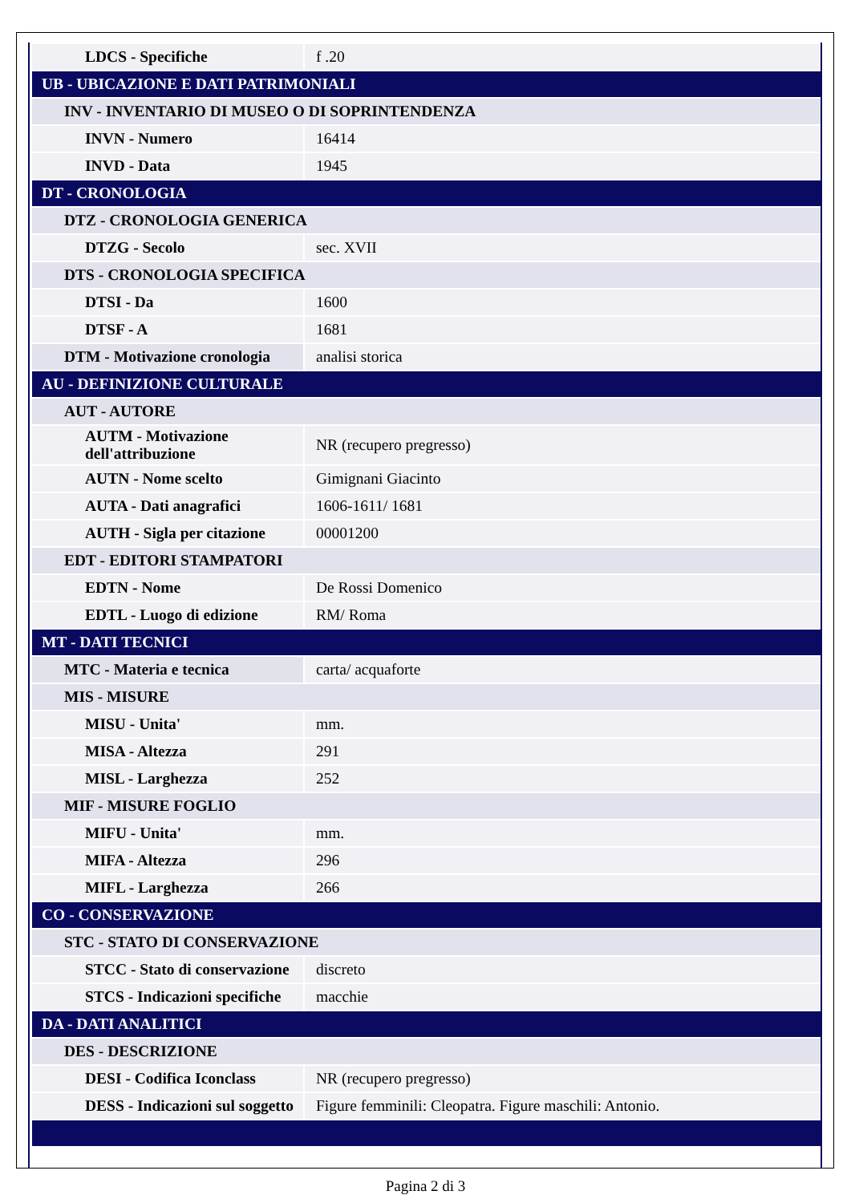| LDCS - Specifiche | f .20 |
| UB - UBICAZIONE E DATI PATRIMONIALI | |
| INV - INVENTARIO DI MUSEO O DI SOPRINTENDENZA | |
| INVN - Numero | 16414 |
| INVD - Data | 1945 |
| DT - CRONOLOGIA | |
| DTZ - CRONOLOGIA GENERICA | |
| DTZG - Secolo | sec. XVII |
| DTS - CRONOLOGIA SPECIFICA | |
| DTSI - Da | 1600 |
| DTSF - A | 1681 |
| DTM - Motivazione cronologia | analisi storica |
| AU - DEFINIZIONE CULTURALE | |
| AUT - AUTORE | |
| AUTM - Motivazione dell'attribuzione | NR (recupero pregresso) |
| AUTN - Nome scelto | Gimignani Giacinto |
| AUTA - Dati anagrafici | 1606-1611/ 1681 |
| AUTH - Sigla per citazione | 00001200 |
| EDT - EDITORI STAMPATORI | |
| EDTN - Nome | De Rossi Domenico |
| EDTL - Luogo di edizione | RM/ Roma |
| MT - DATI TECNICI | |
| MTC - Materia e tecnica | carta/ acquaforte |
| MIS - MISURE | |
| MISU - Unita' | mm. |
| MISA - Altezza | 291 |
| MISL - Larghezza | 252 |
| MIF - MISURE FOGLIO | |
| MIFU - Unita' | mm. |
| MIFA - Altezza | 296 |
| MIFL - Larghezza | 266 |
| CO - CONSERVAZIONE | |
| STC - STATO DI CONSERVAZIONE | |
| STCC - Stato di conservazione | discreto |
| STCS - Indicazioni specifiche | macchie |
| DA - DATI ANALITICI | |
| DES - DESCRIZIONE | |
| DESI - Codifica Iconclass | NR (recupero pregresso) |
| DESS - Indicazioni sul soggetto | Figure femminili: Cleopatra. Figure maschili: Antonio. |
Pagina 2 di 3